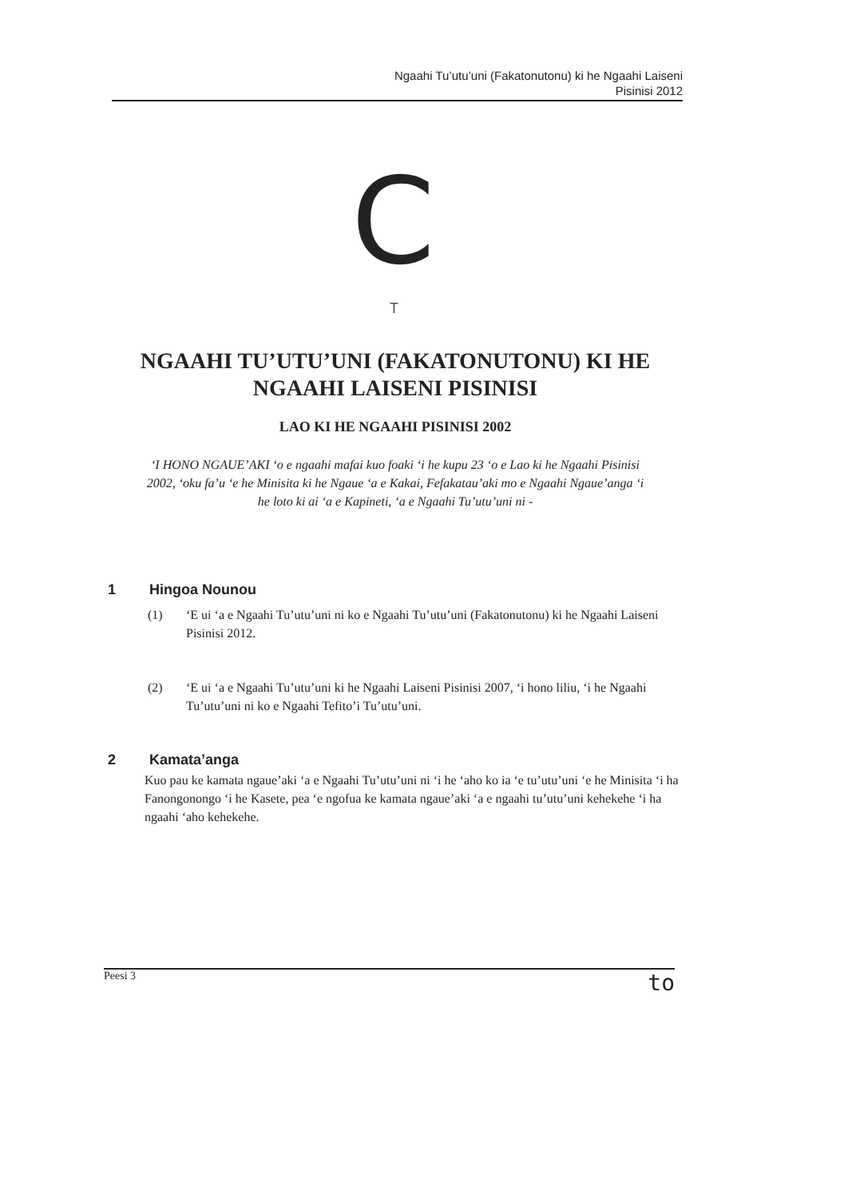Ngaahi Tu’utu’uni (Fakatonutonu) ki he Ngaahi Laiseni
Pisinisi 2012
C
T
NGAAHI TU’UTU’UNI (FAKATONUTONU) KI HE
NGAAHI LAISENI PISINISI
LAO KI HE NGAAHI PISINISI 2002
‘I HONO NGAUE’AKI ‘o e ngaahi mafai kuo foaki ‘i he kupu 23 ‘o e Lao ki he Ngaahi Pisinisi 2002, ‘oku fa’u ‘e he Minisita ki he Ngaue ‘a e Kakai, Fefakatau’aki mo e Ngaahi Ngaue’anga ‘i he loto ki ai ‘a e Kapineti, ‘a e Ngaahi Tu’utu’uni ni -
1 Hingoa Nounou
(1) ‘E ui ‘a e Ngaahi Tu’utu’uni ni ko e Ngaahi Tu’utu’uni (Fakatonutonu) ki he Ngaahi Laiseni Pisinisi 2012.
(2) ‘E ui ‘a e Ngaahi Tu’utu’uni ki he Ngaahi Laiseni Pisinisi 2007, ‘i hono liliu, ‘i he Ngaahi Tu’utu’uni ni ko e Ngaahi Tefito’i Tu’utu’uni.
2 Kamata’anga
Kuo pau ke kamata ngaue’aki ‘a e Ngaahi Tu’utu’uni ni ‘i he ‘aho ko ia ‘e tu’utu’uni ‘e he Minisita ‘i ha Fanongonongo ‘i he Kasete, pea ‘e ngofua ke kamata ngaue’aki ‘a e ngaahi tu’utu’uni kehekehe ‘i ha ngaahi ‘aho kehekehe.
Peesi 3
to